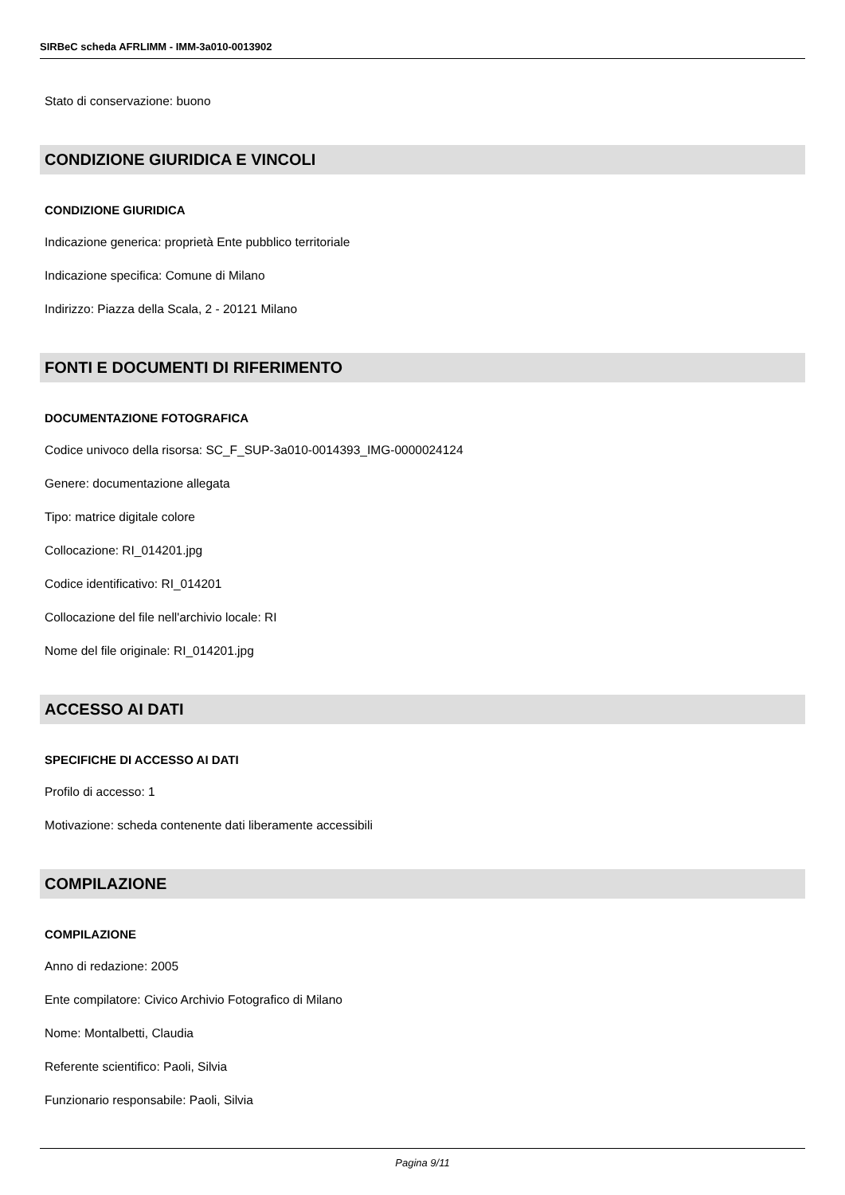SIRBeC scheda AFRLIMM - IMM-3a010-0013902
Stato di conservazione: buono
CONDIZIONE GIURIDICA E VINCOLI
CONDIZIONE GIURIDICA
Indicazione generica: proprietà Ente pubblico territoriale
Indicazione specifica: Comune di Milano
Indirizzo: Piazza della Scala, 2 - 20121 Milano
FONTI E DOCUMENTI DI RIFERIMENTO
DOCUMENTAZIONE FOTOGRAFICA
Codice univoco della risorsa: SC_F_SUP-3a010-0014393_IMG-0000024124
Genere: documentazione allegata
Tipo: matrice digitale colore
Collocazione: RI_014201.jpg
Codice identificativo: RI_014201
Collocazione del file nell'archivio locale: RI
Nome del file originale: RI_014201.jpg
ACCESSO AI DATI
SPECIFICHE DI ACCESSO AI DATI
Profilo di accesso: 1
Motivazione: scheda contenente dati liberamente accessibili
COMPILAZIONE
COMPILAZIONE
Anno di redazione: 2005
Ente compilatore: Civico Archivio Fotografico di Milano
Nome: Montalbetti, Claudia
Referente scientifico: Paoli, Silvia
Funzionario responsabile: Paoli, Silvia
Pagina 9/11